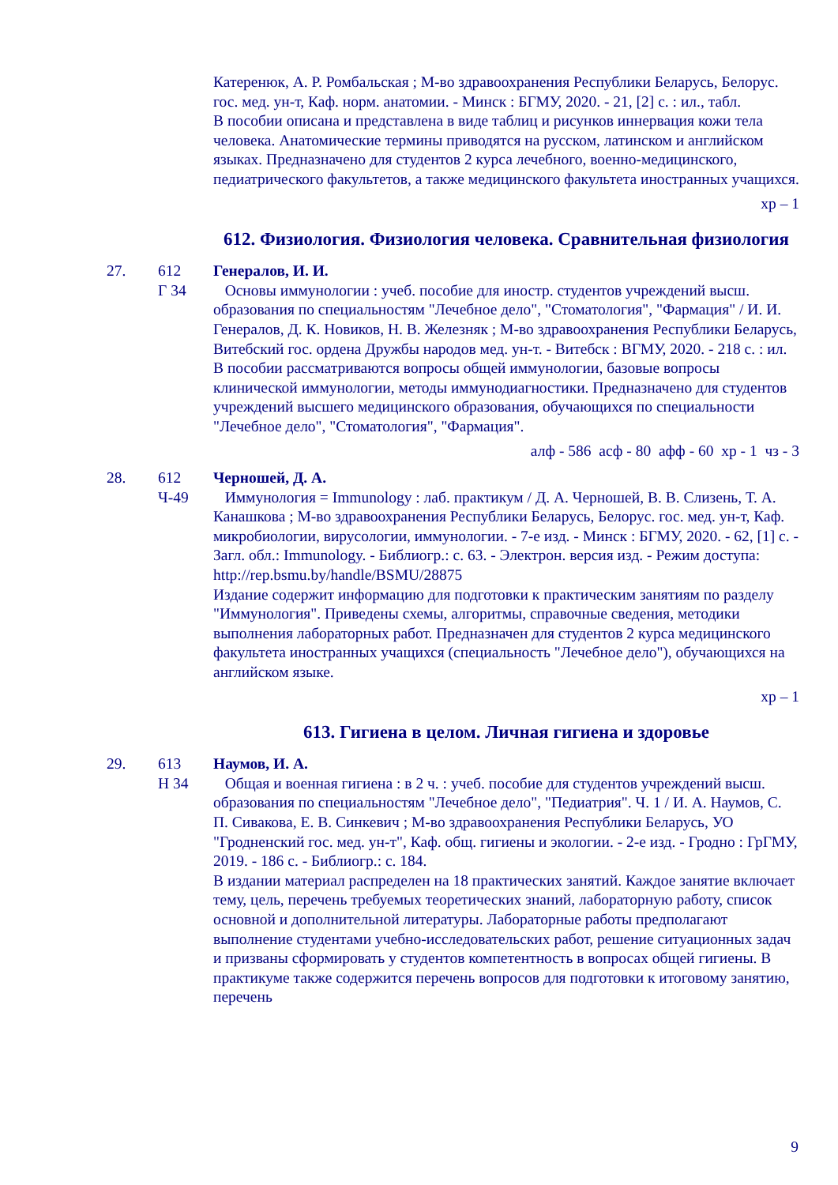Катеренюк, А. Р. Ромбальская ; М-во здравоохранения Республики Беларусь, Белорус. гос. мед. ун-т, Каф. норм. анатомии. - Минск : БГМУ, 2020. - 21, [2] с. : ил., табл.
В пособии описана и представлена в виде таблиц и рисунков иннервация кожи тела человека. Анатомические термины приводятся на русском, латинском и английском языках. Предназначено для студентов 2 курса лечебного, военно-медицинского, педиатрического факультетов, а также медицинского факультета иностранных учащихся.
хр – 1
612. Физиология. Физиология человека. Сравнительная физиология
27. 612
Г 34
Генералов, И. И.
Основы иммунологии : учеб. пособие для иностр. студентов учреждений высш. образования по специальностям "Лечебное дело", "Стоматология", "Фармация" / И. И. Генералов, Д. К. Новиков, Н. В. Железняк ; М-во здравоохранения Республики Беларусь, Витебский гос. ордена Дружбы народов мед. ун-т. - Витебск : ВГМУ, 2020. - 218 с. : ил.
В пособии рассматриваются вопросы общей иммунологии, базовые вопросы клинической иммунологии, методы иммунодиагностики. Предназначено для студентов учреждений высшего медицинского образования, обучающихся по специальности "Лечебное дело", "Стоматология", "Фармация".
алф - 586 асф - 80 афф - 60 хр - 1 чз - 3
28. 612
Ч-49
Черношей, Д. А.
Иммунология = Immunology : лаб. практикум / Д. А. Черношей, В. В. Слизень, Т. А. Канашкова ; М-во здравоохранения Республики Беларусь, Белорус. гос. мед. ун-т, Каф. микробиологии, вирусологии, иммунологии. - 7-е изд. - Минск : БГМУ, 2020. - 62, [1] с. - Загл. обл.: Immunology. - Библиогр.: с. 63. - Электрон. версия изд. - Режим доступа: http://rep.bsmu.by/handle/BSMU/28875
Издание содержит информацию для подготовки к практическим занятиям по разделу "Иммунология". Приведены схемы, алгоритмы, справочные сведения, методики выполнения лабораторных работ. Предназначен для студентов 2 курса медицинского факультета иностранных учащихся (специальность "Лечебное дело"), обучающихся на английском языке.
хр – 1
613. Гигиена в целом. Личная гигиена и здоровье
29. 613
Н 34
Наумов, И. А.
Общая и военная гигиена : в 2 ч. : учеб. пособие для студентов учреждений высш. образования по специальностям "Лечебное дело", "Педиатрия". Ч. 1 / И. А. Наумов, С. П. Сивакова, Е. В. Синкевич ; М-во здравоохранения Республики Беларусь, УО "Гродненский гос. мед. ун-т", Каф. общ. гигиены и экологии. - 2-е изд. - Гродно : ГрГМУ, 2019. - 186 с. - Библиогр.: с. 184.
В издании материал распределен на 18 практических занятий. Каждое занятие включает тему, цель, перечень требуемых теоретических знаний, лабораторную работу, список основной и дополнительной литературы. Лабораторные работы предполагают выполнение студентами учебно-исследовательских работ, решение ситуационных задач и призваны сформировать у студентов компетентность в вопросах общей гигиены. В практикуме также содержится перечень вопросов для подготовки к итоговому занятию, перечень
9